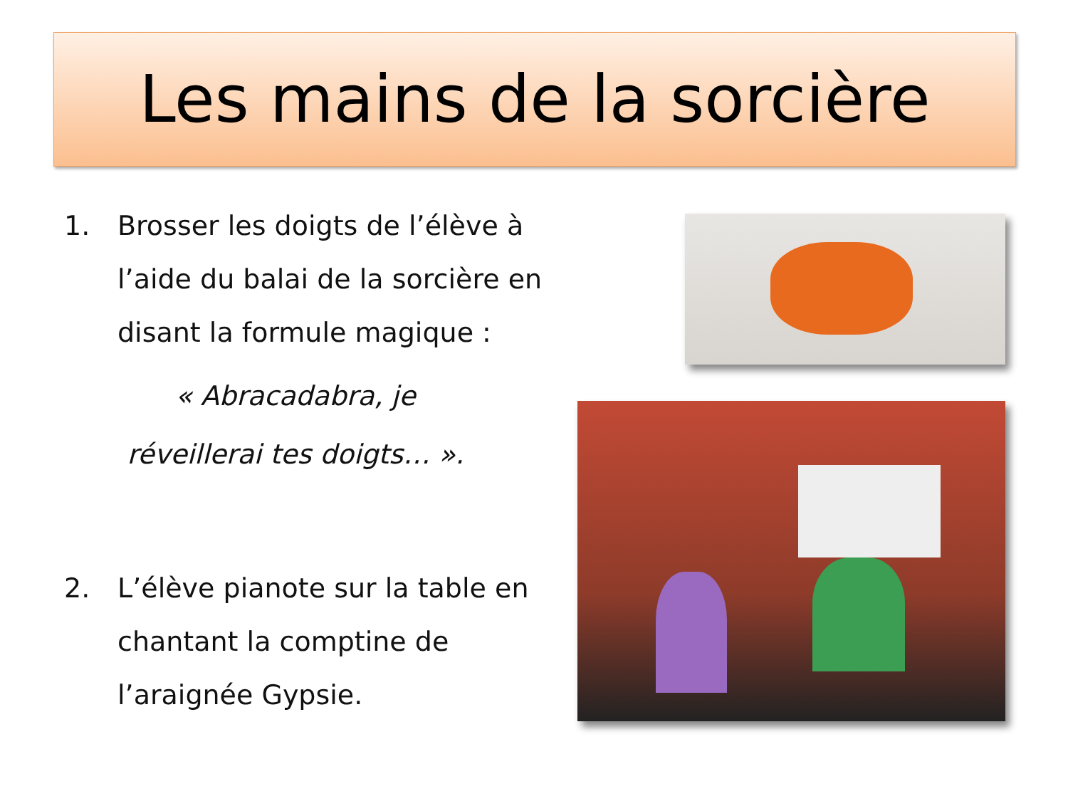Les mains de la sorcière
1. Brosser les doigts de l’élève à l’aide du balai de la sorcière en disant la formule magique :
« Abracadabra, je réveillerai tes doigts… ».
2. L’élève pianote sur la table en chantant la comptine de l’araignée Gypsie.